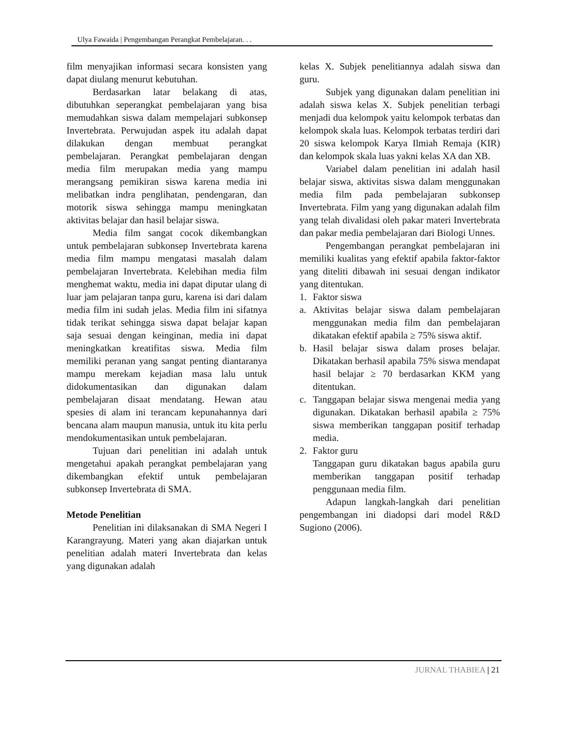Ulya Fawaida | Pengembangan Perangkat Pembelajaran. . .
film menyajikan informasi secara konsisten yang dapat diulang menurut kebutuhan.
Berdasarkan latar belakang di atas, dibutuhkan seperangkat pembelajaran yang bisa memudahkan siswa dalam mempelajari subkonsep Invertebrata. Perwujudan aspek itu adalah dapat dilakukan dengan membuat perangkat pembelajaran. Perangkat pembelajaran dengan media film merupakan media yang mampu merangsang pemikiran siswa karena media ini melibatkan indra penglihatan, pendengaran, dan motorik siswa sehingga mampu meningkatan aktivitas belajar dan hasil belajar siswa.
Media film sangat cocok dikembangkan untuk pembelajaran subkonsep Invertebrata karena media film mampu mengatasi masalah dalam pembelajaran Invertebrata. Kelebihan media film menghemat waktu, media ini dapat diputar ulang di luar jam pelajaran tanpa guru, karena isi dari dalam media film ini sudah jelas. Media film ini sifatnya tidak terikat sehingga siswa dapat belajar kapan saja sesuai dengan keinginan, media ini dapat meningkatkan kreatifitas siswa. Media film memiliki peranan yang sangat penting diantaranya mampu merekam kejadian masa lalu untuk didokumentasikan dan digunakan dalam pembelajaran disaat mendatang. Hewan atau spesies di alam ini terancam kepunahannya dari bencana alam maupun manusia, untuk itu kita perlu mendokumentasikan untuk pembelajaran.
Tujuan dari penelitian ini adalah untuk mengetahui apakah perangkat pembelajaran yang dikembangkan efektif untuk pembelajaran subkonsep Invertebrata di SMA.
Metode Penelitian
Penelitian ini dilaksanakan di SMA Negeri I Karangrayung. Materi yang akan diajarkan untuk penelitian adalah materi Invertebrata dan kelas yang digunakan adalah
kelas X. Subjek penelitiannya adalah siswa dan guru.
Subjek yang digunakan dalam penelitian ini adalah siswa kelas X. Subjek penelitian terbagi menjadi dua kelompok yaitu kelompok terbatas dan kelompok skala luas. Kelompok terbatas terdiri dari 20 siswa kelompok Karya Ilmiah Remaja (KIR) dan kelompok skala luas yakni kelas XA dan XB.
Variabel dalam penelitian ini adalah hasil belajar siswa, aktivitas siswa dalam menggunakan media film pada pembelajaran subkonsep Invertebrata. Film yang yang digunakan adalah film yang telah divalidasi oleh pakar materi Invertebrata dan pakar media pembelajaran dari Biologi Unnes.
Pengembangan perangkat pembelajaran ini memiliki kualitas yang efektif apabila faktor-faktor yang diteliti dibawah ini sesuai dengan indikator yang ditentukan.
1. Faktor siswa
a. Aktivitas belajar siswa dalam pembelajaran menggunakan media film dan pembelajaran dikatakan efektif apabila ≥ 75% siswa aktif.
b. Hasil belajar siswa dalam proses belajar. Dikatakan berhasil apabila 75% siswa mendapat hasil belajar ≥ 70 berdasarkan KKM yang ditentukan.
c. Tanggapan belajar siswa mengenai media yang digunakan. Dikatakan berhasil apabila ≥ 75% siswa memberikan tanggapan positif terhadap media.
2. Faktor guru
Tanggapan guru dikatakan bagus apabila guru memberikan tanggapan positif terhadap penggunaan media film.
Adapun langkah-langkah dari penelitian pengembangan ini diadopsi dari model R&D Sugiono (2006).
JURNAL THABIEA | 21